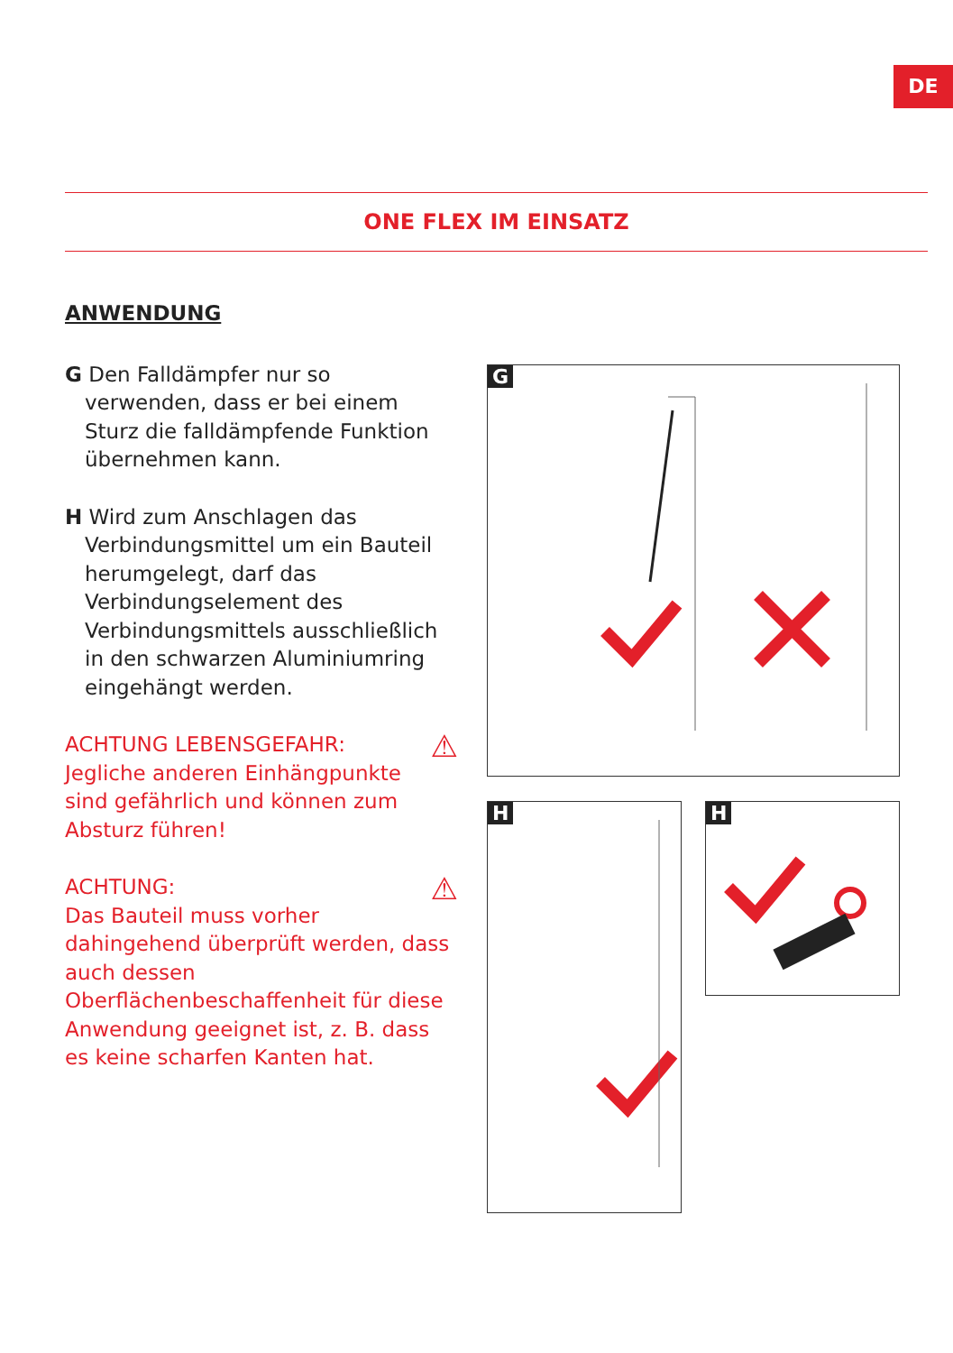DE
ONE FLEX IM EINSATZ
ANWENDUNG
G Den Falldämpfer nur so verwenden, dass er bei einem Sturz die falldämpfende Funktion übernehmen kann.
H Wird zum Anschlagen das Verbindungsmittel um ein Bauteil herumgelegt, darf das Verbindungselement des Verbindungsmittels ausschließlich in den schwarzen Aluminiumring eingehängt werden.
⚠ ACHTUNG LEBENSGEFAHR:
Jegliche anderen Einhängpunkte sind gefährlich und können zum Absturz führen!
⚠ ACHTUNG:
Das Bauteil muss vorher dahingehend überprüft werden, dass auch dessen Oberflächenbeschaffenheit für diese Anwendung geeignet ist, z. B. dass es keine scharfen Kanten hat.
G
H H